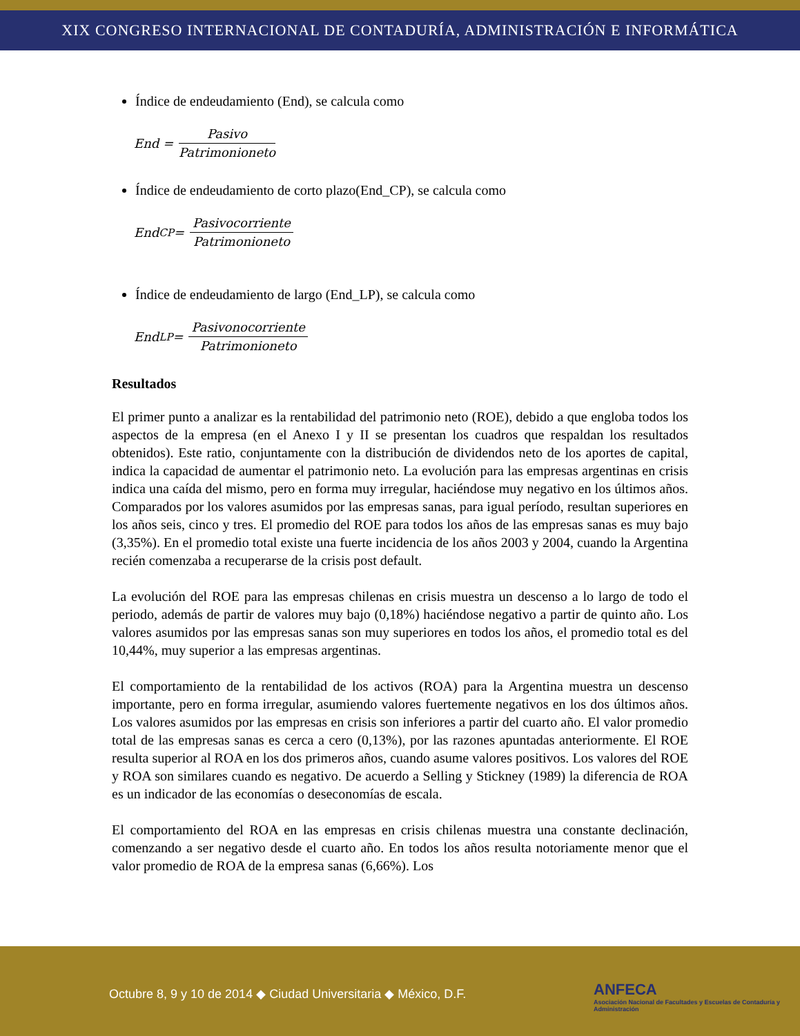XIX CONGRESO INTERNACIONAL DE CONTADURÍA, ADMINISTRACIÓN E INFORMÁTICA
Índice de endeudamiento (End), se calcula como
End = Pasivo Patrimonioneto
Índice de endeudamiento de corto plazo(End_CP), se calcula como
End<sub>CP</sub> = Pasivocorriente Patrimonioneto
Índice de endeudamiento de largo (End_LP), se calcula como
End<sub>LP</sub> = Pasivonocorriente Patrimonioneto
Resultados
El primer punto a analizar es la rentabilidad del patrimonio neto (ROE), debido a que engloba todos los aspectos de la empresa (en el Anexo I y II se presentan los cuadros que respaldan los resultados obtenidos). Este ratio, conjuntamente con la distribución de dividendos neto de los aportes de capital, indica la capacidad de aumentar el patrimonio neto. La evolución para las empresas argentinas en crisis indica una caída del mismo, pero en forma muy irregular, haciéndose muy negativo en los últimos años. Comparados por los valores asumidos por las empresas sanas, para igual período, resultan superiores en los años seis, cinco y tres. El promedio del ROE para todos los años de las empresas sanas es muy bajo (3,35%). En el promedio total existe una fuerte incidencia de los años 2003 y 2004, cuando la Argentina recién comenzaba a recuperarse de la crisis post default.
La evolución del ROE para las empresas chilenas en crisis muestra un descenso a lo largo de todo el periodo, además de partir de valores muy bajo (0,18%) haciéndose negativo a partir de quinto año. Los valores asumidos por las empresas sanas son muy superiores en todos los años, el promedio total es del 10,44%, muy superior a las empresas argentinas.
El comportamiento de la rentabilidad de los activos (ROA) para la Argentina muestra un descenso importante, pero en forma irregular, asumiendo valores fuertemente negativos en los dos últimos años. Los valores asumidos por las empresas en crisis son inferiores a partir del cuarto año. El valor promedio total de las empresas sanas es cerca a cero (0,13%), por las razones apuntadas anteriormente. El ROE resulta superior al ROA en los dos primeros años, cuando asume valores positivos. Los valores del ROE y ROA son similares cuando es negativo. De acuerdo a Selling y Stickney (1989) la diferencia de ROA es un indicador de las economías o deseconomías de escala.
El comportamiento del ROA en las empresas en crisis chilenas muestra una constante declinación, comenzando a ser negativo desde el cuarto año. En todos los años resulta notoriamente menor que el valor promedio de ROA de la empresa sanas (6,66%). Los
Octubre 8, 9 y 10 de 2014 ◆ Ciudad Universitaria ◆ México, D.F.
ANFECA
Asociación Nacional de Facultades y Escuelas de Contaduría y Administración